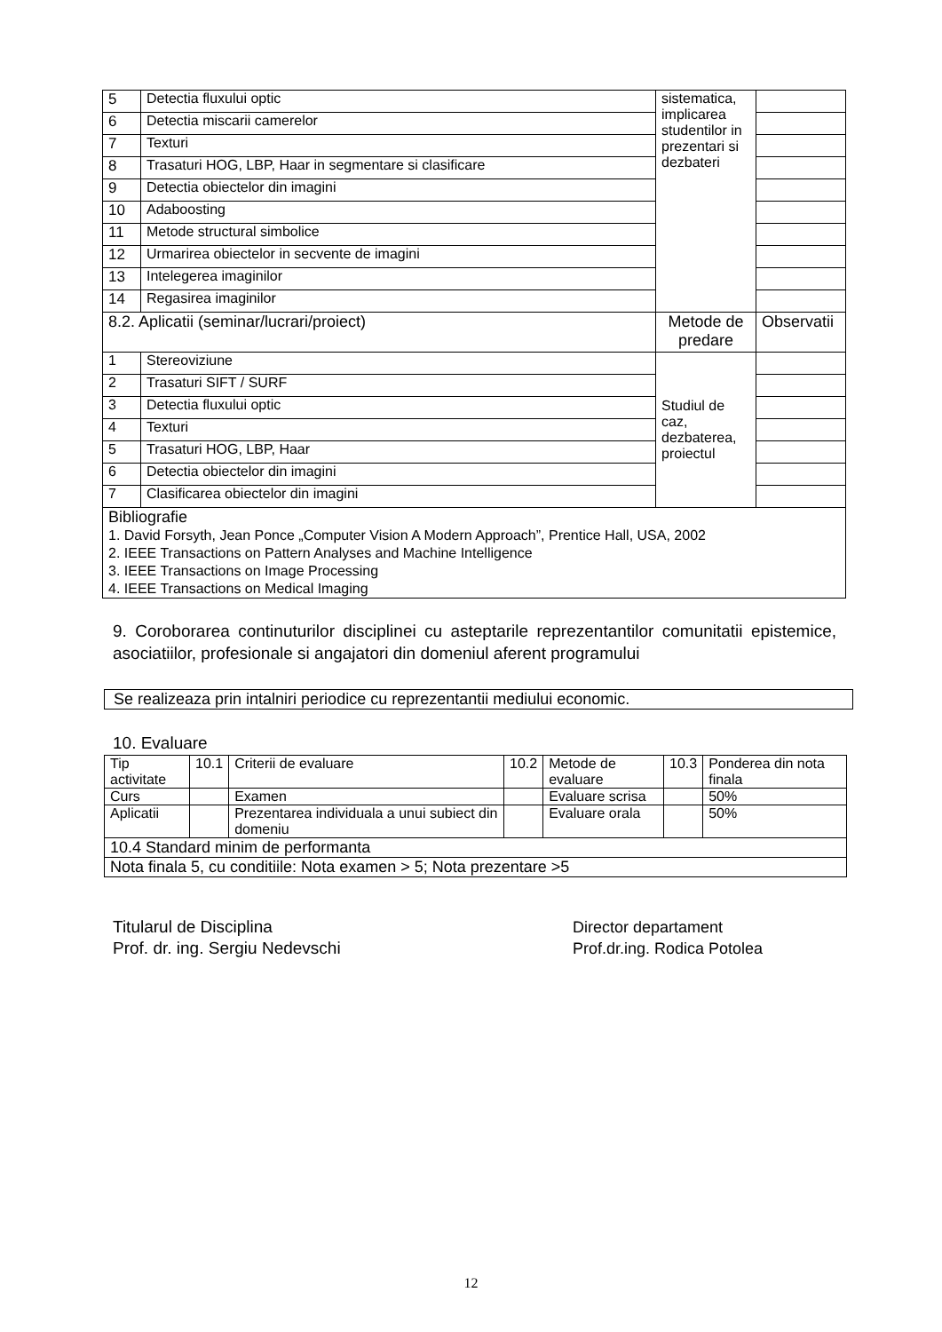| 5 | Detectia fluxului optic | sistematica, implicarea studentilor in prezentari si dezbateri | |
| 6 | Detectia miscarii camerelor | | |
| 7 | Texturi | | |
| 8 | Trasaturi HOG, LBP, Haar in segmentare si clasificare | | |
| 9 | Detectia obiectelor din imagini | | |
| 10 | Adaboosting | | |
| 11 | Metode structural simbolice | | |
| 12 | Urmarirea obiectelor in secvente de imagini | | |
| 13 | Intelegerea imaginilor | | |
| 14 | Regasirea imaginilor | | |
| 8.2. Aplicatii (seminar/lucrari/proiect) | | Metode de predare | Observatii |
| 1 | Stereoviziune | Studiul de caz, dezbaterea, proiectul | |
| 2 | Trasaturi SIFT / SURF | | |
| 3 | Detectia fluxului optic | | |
| 4 | Texturi | | |
| 5 | Trasaturi HOG, LBP, Haar | | |
| 6 | Detectia obiectelor din imagini | | |
| 7 | Clasificarea obiectelor din imagini | | |
| Bibliografie 1. David Forsyth, Jean Ponce „Computer Vision A Modern Approach”, Prentice Hall, USA, 2002 2. IEEE Transactions on Pattern Analyses and Machine Intelligence 3. IEEE Transactions on Image Processing 4. IEEE Transactions on Medical Imaging | | | |
9. Coroborarea continuturilor disciplinei cu asteptarile reprezentantilor comunitatii epistemice, asociatiilor, profesionale si angajatori din domeniul aferent programului
Se realizeaza prin intalniri periodice cu reprezentantii mediului economic.
10. Evaluare
| Tip activitate | 10.1 | Criterii de evaluare | 10.2 | Metode de evaluare | 10.3 | Ponderea din nota finala |
| Curs | | Examen | | Evaluare scrisa | | 50% |
| Aplicatii | | Prezentarea individuala a unui subiect din domeniu | | Evaluare orala | | 50% |
| 10.4 Standard minim de performanta | | | | | | |
| Nota finala 5, cu conditiile: Nota examen > 5; Nota prezentare >5 | | | | | | |
Titularul de Disciplina
Prof. dr. ing. Sergiu Nedevschi
Director departament
Prof.dr.ing. Rodica Potolea
12